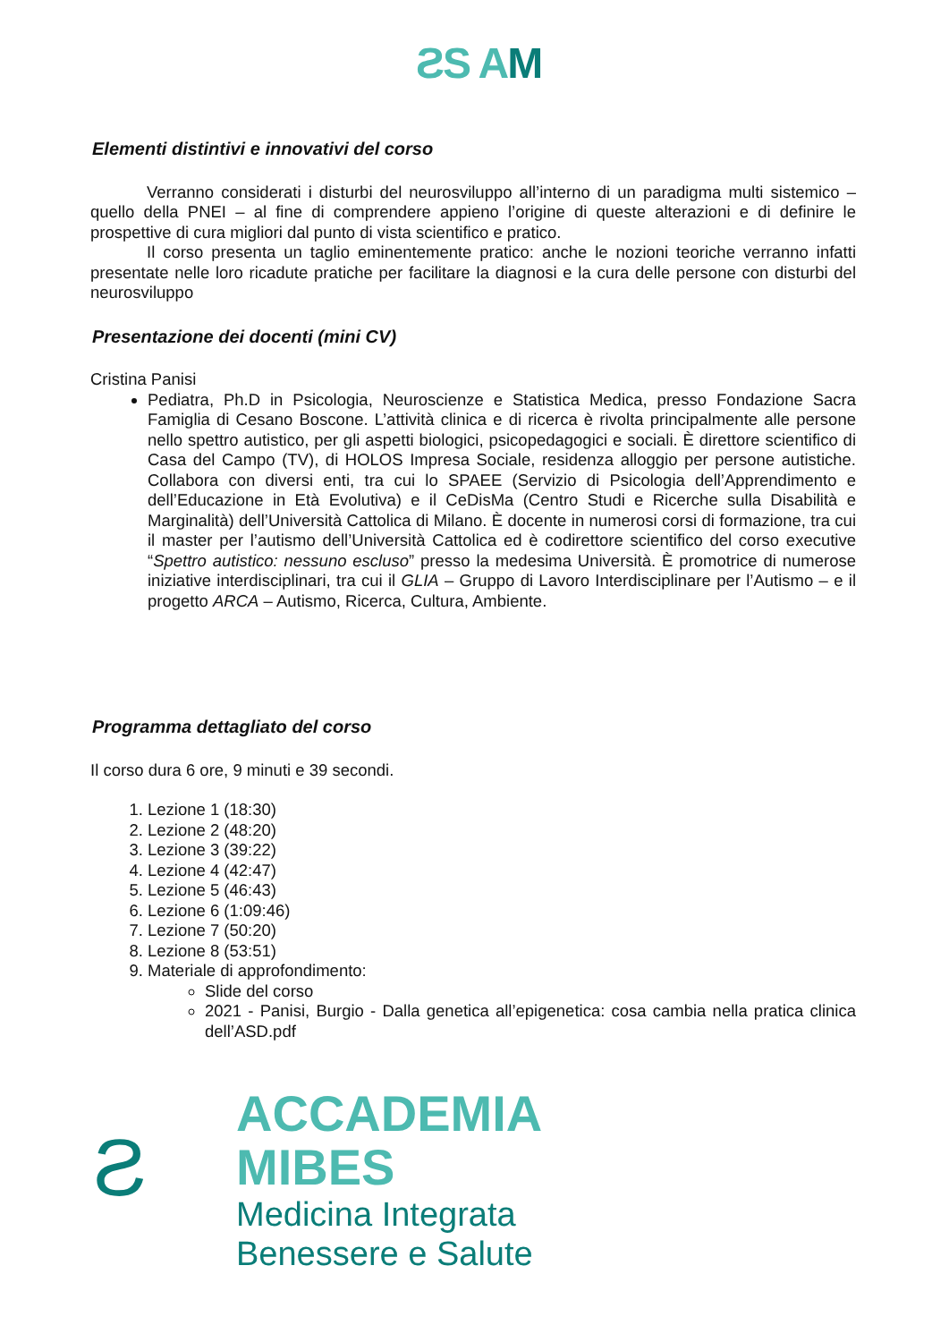ƧS AM
Elementi distintivi e innovativi del corso
Verranno considerati i disturbi del neurosviluppo all’interno di un paradigma multi sistemico – quello della PNEI – al fine di comprendere appieno l’origine di queste alterazioni e di definire le prospettive di cura migliori dal punto di vista scientifico e pratico.
Il corso presenta un taglio eminentemente pratico: anche le nozioni teoriche verranno infatti presentate nelle loro ricadute pratiche per facilitare la diagnosi e la cura delle persone con disturbi del neurosviluppo
Presentazione dei docenti (mini CV)
Cristina Panisi
Pediatra, Ph.D in Psicologia, Neuroscienze e Statistica Medica, presso Fondazione Sacra Famiglia di Cesano Boscone. L’attività clinica e di ricerca è rivolta principalmente alle persone nello spettro autistico, per gli aspetti biologici, psicopedagogici e sociali. È direttore scientifico di Casa del Campo (TV), di HOLOS Impresa Sociale, residenza alloggio per persone autistiche. Collabora con diversi enti, tra cui lo SPAEE (Servizio di Psicologia dell’Apprendimento e dell’Educazione in Età Evolutiva) e il CeDisMa (Centro Studi e Ricerche sulla Disabilità e Marginalità) dell’Università Cattolica di Milano. È docente in numerosi corsi di formazione, tra cui il master per l’autismo dell’Università Cattolica ed è codirettore scientifico del corso executive “Spettro autistico: nessuno escluso” presso la medesima Università. È promotrice di numerose iniziative interdisciplinari, tra cui il GLIA – Gruppo di Lavoro Interdisciplinare per l’Autismo – e il progetto ARCA – Autismo, Ricerca, Cultura, Ambiente.
Programma dettagliato del corso
Il corso dura 6 ore, 9 minuti e 39 secondi.
1. Lezione 1 (18:30)
2. Lezione 2 (48:20)
3. Lezione 3 (39:22)
4. Lezione 4 (42:47)
5. Lezione 5 (46:43)
6. Lezione 6 (1:09:46)
7. Lezione 7 (50:20)
8. Lezione 8 (53:51)
9. Materiale di approfondimento:
Slide del corso
2021 - Panisi, Burgio - Dalla genetica all’epigenetica: cosa cambia nella pratica clinica dell’ASD.pdf
Ƨ
ACCADEMIA
MIBES
Medicina Integrata
Benessere e Salute